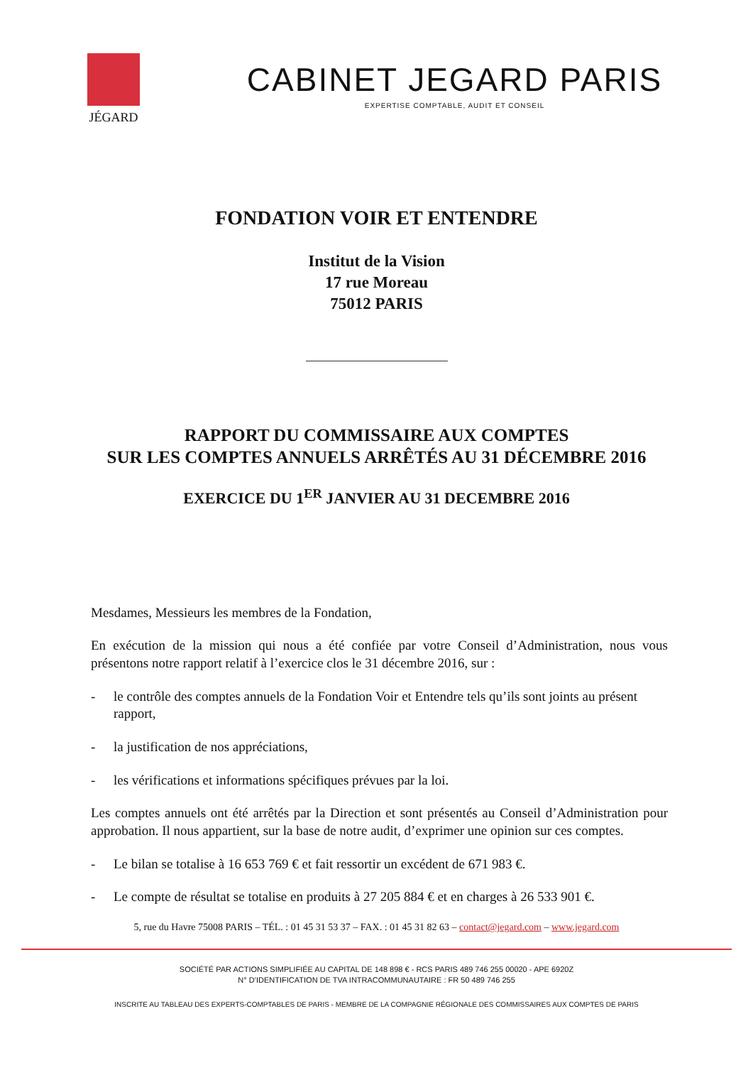JÉGARD
CABINET JEGARD PARIS
EXPERTISE COMPTABLE, AUDIT ET CONSEIL
FONDATION VOIR ET ENTENDRE
Institut de la Vision
17 rue Moreau
75012 PARIS
RAPPORT DU COMMISSAIRE AUX COMPTES
SUR LES COMPTES ANNUELS ARRÊTÉS AU 31 DÉCEMBRE 2016
EXERCICE DU 1<sup>ER</sup> JANVIER AU 31 DECEMBRE 2016
Mesdames, Messieurs les membres de la Fondation,
En exécution de la mission qui nous a été confiée par votre Conseil d’Administration, nous vous présentons notre rapport relatif à l’exercice clos le 31 décembre 2016, sur :
- le contrôle des comptes annuels de la Fondation Voir et Entendre tels qu’ils sont joints au présent rapport,
- la justification de nos appréciations,
- les vérifications et informations spécifiques prévues par la loi.
Les comptes annuels ont été arrêtés par la Direction et sont présentés au Conseil d’Administration pour approbation. Il nous appartient, sur la base de notre audit, d’exprimer une opinion sur ces comptes.
- Le bilan se totalise à 16 653 769 € et fait ressortir un excédent de 671 983 €.
- Le compte de résultat se totalise en produits à 27 205 884 € et en charges à 26 533 901 €.
5, rue du Havre 75008 PARIS – TÉL. : 01 45 31 53 37 – FAX. : 01 45 31 82 63 – contact@jegard.com – www.jegard.com
SOCIÉTÉ PAR ACTIONS SIMPLIFIÉE AU CAPITAL DE 148 898 € - RCS PARIS 489 746 255 00020 - APE 6920Z
N° D’IDENTIFICATION DE TVA INTRACOMMUNAUTAIRE : FR 50 489 746 255
INSCRITE AU TABLEAU DES EXPERTS-COMPTABLES DE PARIS - MEMBRE DE LA COMPAGNIE RÉGIONALE DES COMMISSAIRES AUX COMPTES DE PARIS